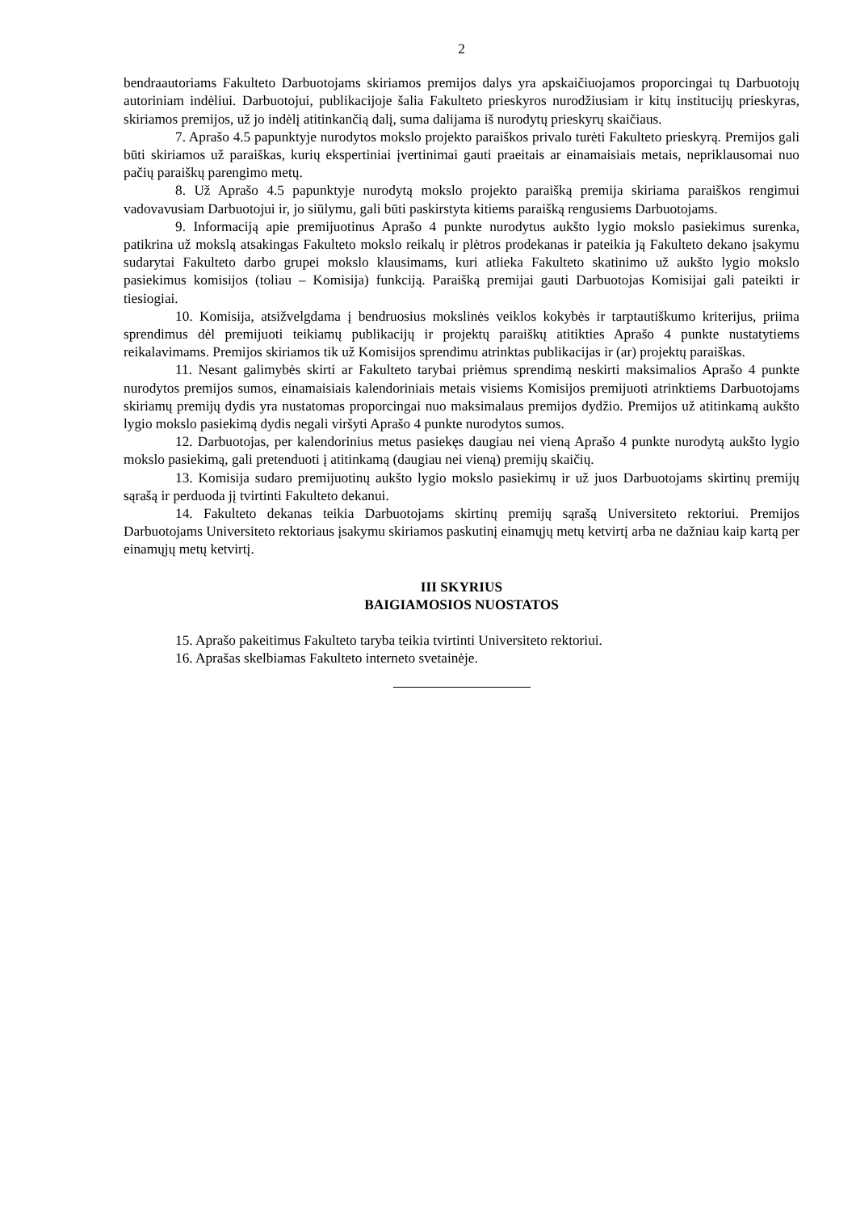2
bendraautoriams Fakulteto Darbuotojams skiriamos premijos dalys yra apskaičiuojamos proporcingai tų Darbuotojų autoriniam indėliui. Darbuotojui, publikacijoje šalia Fakulteto prieskyros nurodžiusiam ir kitų institucijų prieskyras, skiriamos premijos, už jo indėlį atitinkančią dalį, suma dalijama iš nurodytų prieskyrų skaičiaus.
7. Aprašo 4.5 papunktyje nurodytos mokslo projekto paraiškos privalo turėti Fakulteto prieskyrą. Premijos gali būti skiriamos už paraiškas, kurių ekspertiniai įvertinimai gauti praeitais ar einamaisiais metais, nepriklausomai nuo pačių paraiškų parengimo metų.
8. Už Aprašo 4.5 papunktyje nurodytą mokslo projekto paraišką premija skiriama paraiškos rengimui vadovavusiam Darbuotojui ir, jo siūlymu, gali būti paskirstyta kitiems paraišką rengusiems Darbuotojams.
9. Informaciją apie premijuotinus Aprašo 4 punkte nurodytus aukšto lygio mokslo pasiekimus surenka, patikrina už mokslą atsakingas Fakulteto mokslo reikalų ir plėtros prodekanas ir pateikia ją Fakulteto dekano įsakymu sudarytai Fakulteto darbo grupei mokslo klausimams, kuri atlieka Fakulteto skatinimo už aukšto lygio mokslo pasiekimus komisijos (toliau – Komisija) funkciją. Paraišką premijai gauti Darbuotojas Komisijai gali pateikti ir tiesiogiai.
10. Komisija, atsižvelgdama į bendruosius mokslinės veiklos kokybės ir tarptautiškumo kriterijus, priima sprendimus dėl premijuoti teikiamų publikacijų ir projektų paraiškų atitikties Aprašo 4 punkte nustatytiems reikalavimams. Premijos skiriamos tik už Komisijos sprendimu atrinktas publikacijas ir (ar) projektų paraiškas.
11. Nesant galimybės skirti ar Fakulteto tarybai priėmus sprendimą neskirti maksimalios Aprašo 4 punkte nurodytos premijos sumos, einamaisiais kalendoriniais metais visiems Komisijos premijuoti atrinktiems Darbuotojams skiriamų premijų dydis yra nustatomas proporcingai nuo maksimalaus premijos dydžio. Premijos už atitinkamą aukšto lygio mokslo pasiekimą dydis negali viršyti Aprašo 4 punkte nurodytos sumos.
12. Darbuotojas, per kalendorinius metus pasiekęs daugiau nei vieną Aprašo 4 punkte nurodytą aukšto lygio mokslo pasiekimą, gali pretenduoti į atitinkamą (daugiau nei vieną) premijų skaičių.
13. Komisija sudaro premijuotinų aukšto lygio mokslo pasiekimų ir už juos Darbuotojams skirtinų premijų sąrašą ir perduoda jį tvirtinti Fakulteto dekanui.
14. Fakulteto dekanas teikia Darbuotojams skirtinų premijų sąrašą Universiteto rektoriui. Premijos Darbuotojams Universiteto rektoriaus įsakymu skiriamos paskutinį einamųjų metų ketvirtį arba ne dažniau kaip kartą per einamųjų metų ketvirtį.
III SKYRIUS
BAIGIAMOSIOS NUOSTATOS
15. Aprašo pakeitimus Fakulteto taryba teikia tvirtinti Universiteto rektoriui.
16. Aprašas skelbiamas Fakulteto interneto svetainėje.